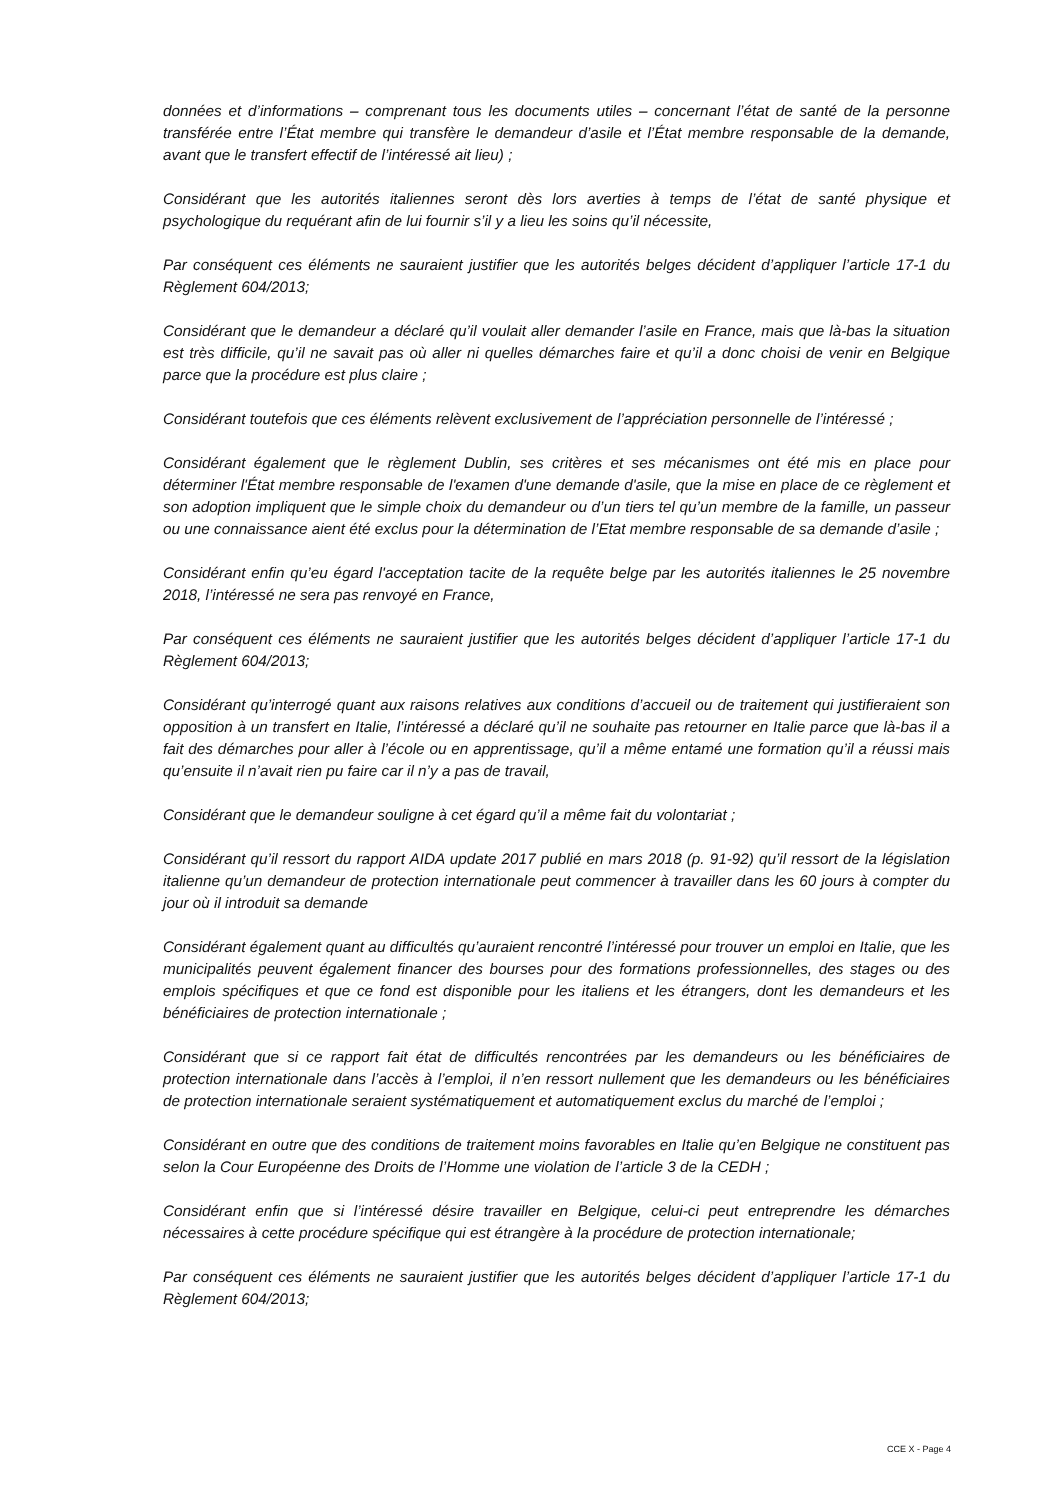données et d’informations – comprenant tous les documents utiles – concernant l’état de santé de la personne transférée entre l’État membre qui transfère le demandeur d’asile et l’État membre responsable de la demande, avant que le transfert effectif de l’intéressé ait lieu) ;
Considérant que les autorités italiennes seront dès lors averties à temps de l’état de santé physique et psychologique du requérant afin de lui fournir s’il y a lieu les soins qu’il nécessite,
Par conséquent ces éléments ne sauraient justifier que les autorités belges décident d’appliquer l’article 17-1 du Règlement 604/2013;
Considérant que le demandeur a déclaré qu’il voulait aller demander l’asile en France, mais que là-bas la situation est très difficile, qu’il ne savait pas où aller ni quelles démarches faire et qu’il a donc choisi de venir en Belgique parce que la procédure est plus claire ;
Considérant toutefois que ces éléments relèvent exclusivement de l’appréciation personnelle de l’intéressé ;
Considérant également que le règlement Dublin, ses critères et ses mécanismes ont été mis en place pour déterminer l'État membre responsable de l'examen d'une demande d'asile, que la mise en place de ce règlement et son adoption impliquent que le simple choix du demandeur ou d’un tiers tel qu’un membre de la famille, un passeur ou une connaissance aient été exclus pour la détermination de l’Etat membre responsable de sa demande d’asile ;
Considérant enfin qu’eu égard l'acceptation tacite de la requête belge par les autorités italiennes le 25 novembre 2018, l’intéressé ne sera pas renvoyé en France,
Par conséquent ces éléments ne sauraient justifier que les autorités belges décident d’appliquer l’article 17-1 du Règlement 604/2013;
Considérant qu’interrogé quant aux raisons relatives aux conditions d’accueil ou de traitement qui justifieraient son opposition à un transfert en Italie, l’intéressé a déclaré qu’il ne souhaite pas retourner en Italie parce que là-bas il a fait des démarches pour aller à l’école ou en apprentissage, qu’il a même entamé une formation qu’il a réussi mais qu’ensuite il n’avait rien pu faire car il n’y a pas de travail,
Considérant que le demandeur souligne à cet égard qu’il a même fait du volontariat ;
Considérant qu’il ressort du rapport AIDA update 2017 publié en mars 2018 (p. 91-92) qu’il ressort de la législation italienne qu’un demandeur de protection internationale peut commencer à travailler dans les 60 jours à compter du jour où il introduit sa demande
Considérant également quant au difficultés qu’auraient rencontré l’intéressé pour trouver un emploi en Italie, que les municipalités peuvent également financer des bourses pour des formations professionnelles, des stages ou des emplois spécifiques et que ce fond est disponible pour les italiens et les étrangers, dont les demandeurs et les bénéficiaires de protection internationale ;
Considérant que si ce rapport fait état de difficultés rencontrées par les demandeurs ou les bénéficiaires de protection internationale dans l’accès à l’emploi, il n’en ressort nullement que les demandeurs ou les bénéficiaires de protection internationale seraient systématiquement et automatiquement exclus du marché de l’emploi ;
Considérant en outre que des conditions de traitement moins favorables en Italie qu’en Belgique ne constituent pas selon la Cour Européenne des Droits de l’Homme une violation de l’article 3 de la CEDH ;
Considérant enfin que si l’intéressé désire travailler en Belgique, celui-ci peut entreprendre les démarches nécessaires à cette procédure spécifique qui est étrangère à la procédure de protection internationale;
Par conséquent ces éléments ne sauraient justifier que les autorités belges décident d’appliquer l’article 17-1 du Règlement 604/2013;
CCE X - Page 4